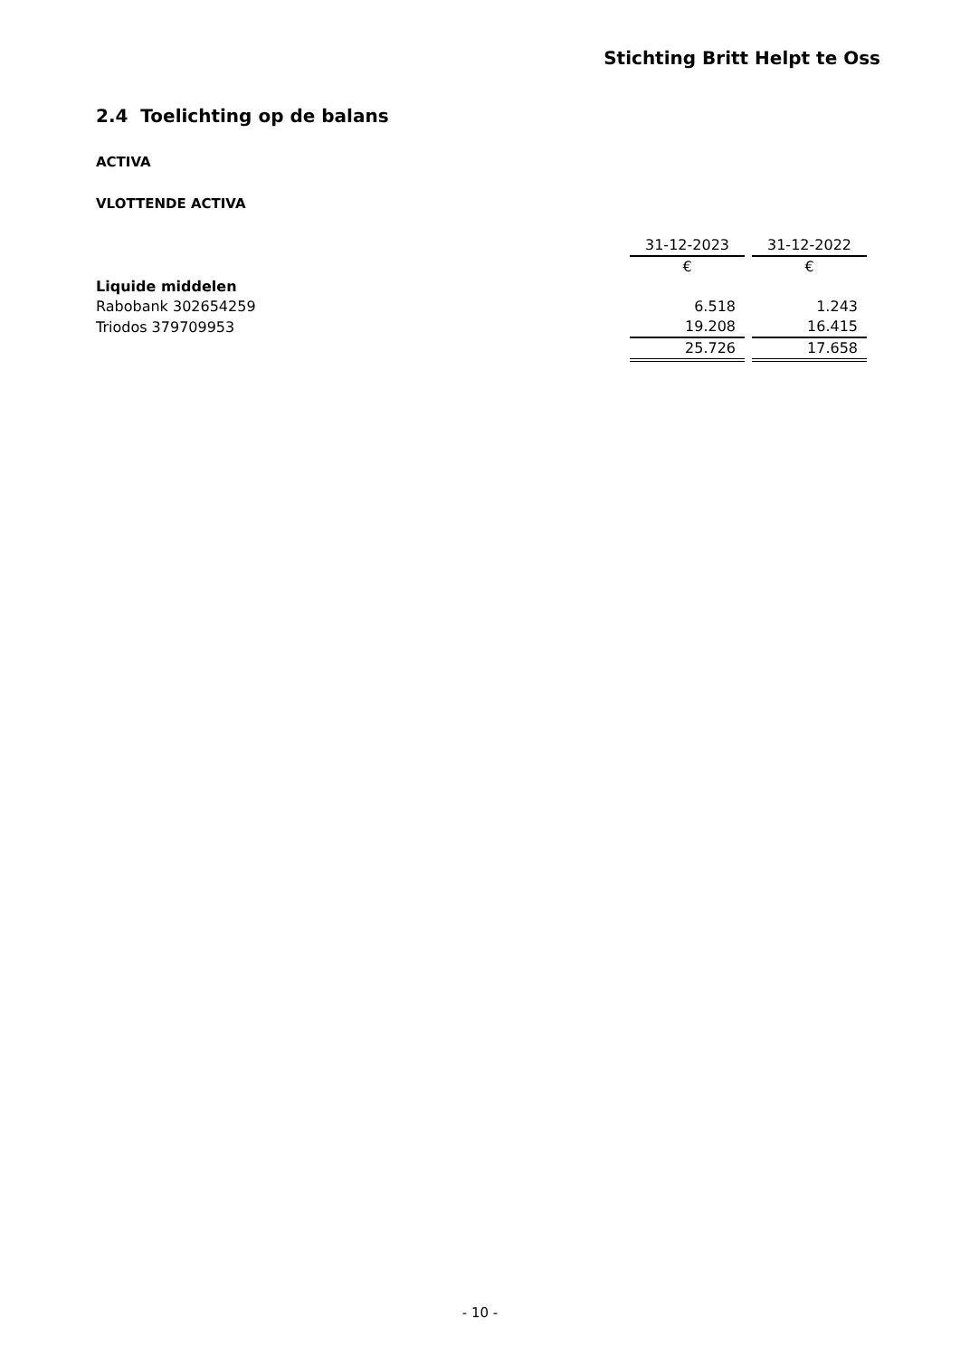Stichting Britt Helpt te Oss
2.4 Toelichting op de balans
ACTIVA
VLOTTENDE ACTIVA
| | 31-12-2023 | 31-12-2022 |
| --- | --- | --- |
| | € | € |
| Liquide middelen | | |
| Rabobank 302654259 | 6.518 | 1.243 |
| Triodos 379709953 | 19.208 | 16.415 |
| | 25.726 | 17.658 |
- 10 -